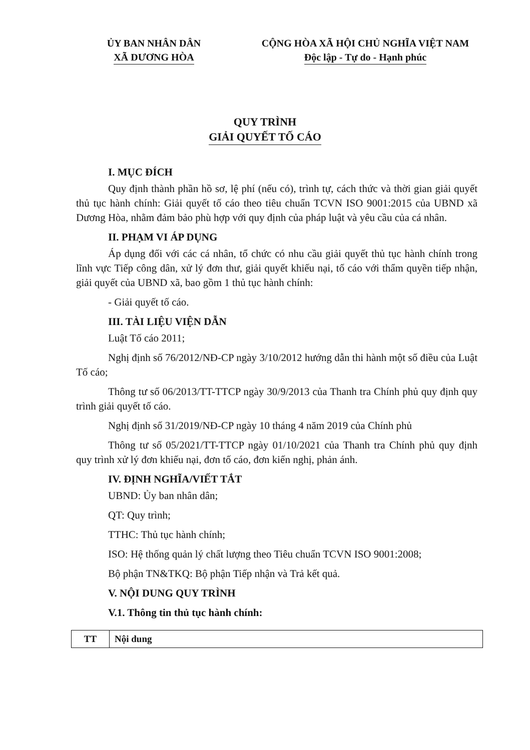ỦY BAN NHÂN DÂN
XÃ DƯƠNG HÒA
CỘNG HÒA XÃ HỘI CHỦ NGHĨA VIỆT NAM
Độc lập - Tự do - Hạnh phúc
QUY TRÌNH
GIẢI QUYẾT TỐ CÁO
I. MỤC ĐÍCH
Quy định thành phần hồ sơ, lệ phí (nếu có), trình tự, cách thức và thời gian giải quyết thủ tục hành chính: Giải quyết tố cáo theo tiêu chuẩn TCVN ISO 9001:2015 của UBND xã Dương Hòa, nhằm đảm bảo phù hợp với quy định của pháp luật và yêu cầu của cá nhân.
II. PHẠM VI ÁP DỤNG
Áp dụng đối với các cá nhân, tổ chức có nhu cầu giải quyết thủ tục hành chính trong lĩnh vực Tiếp công dân, xử lý đơn thư, giải quyết khiếu nại, tố cáo với thẩm quyền tiếp nhận, giải quyết của UBND xã, bao gồm 1 thủ tục hành chính:
- Giải quyết tố cáo.
III. TÀI LIỆU VIỆN DẪN
Luật Tố cáo 2011;
Nghị định số 76/2012/NĐ-CP ngày 3/10/2012 hướng dẫn thi hành một số điều của Luật Tố cáo;
Thông tư số 06/2013/TT-TTCP ngày 30/9/2013 của Thanh tra Chính phủ quy định quy trình giải quyết tố cáo.
Nghị định số 31/2019/NĐ-CP ngày 10 tháng 4 năm 2019 của Chính phủ
Thông tư số 05/2021/TT-TTCP ngày 01/10/2021 của Thanh tra Chính phủ quy định quy trình xử lý đơn khiếu nại, đơn tố cáo, đơn kiến nghị, phản ánh.
IV. ĐỊNH NGHĨA/VIẾT TẮT
UBND: Ủy ban nhân dân;
QT: Quy trình;
TTHC: Thủ tục hành chính;
ISO: Hệ thống quản lý chất lượng theo Tiêu chuẩn TCVN ISO 9001:2008;
Bộ phận TN&TKQ: Bộ phận Tiếp nhận và Trả kết quả.
V. NỘI DUNG QUY TRÌNH
V.1. Thông tin thủ tục hành chính:
| TT | Nội dung |
| --- | --- |